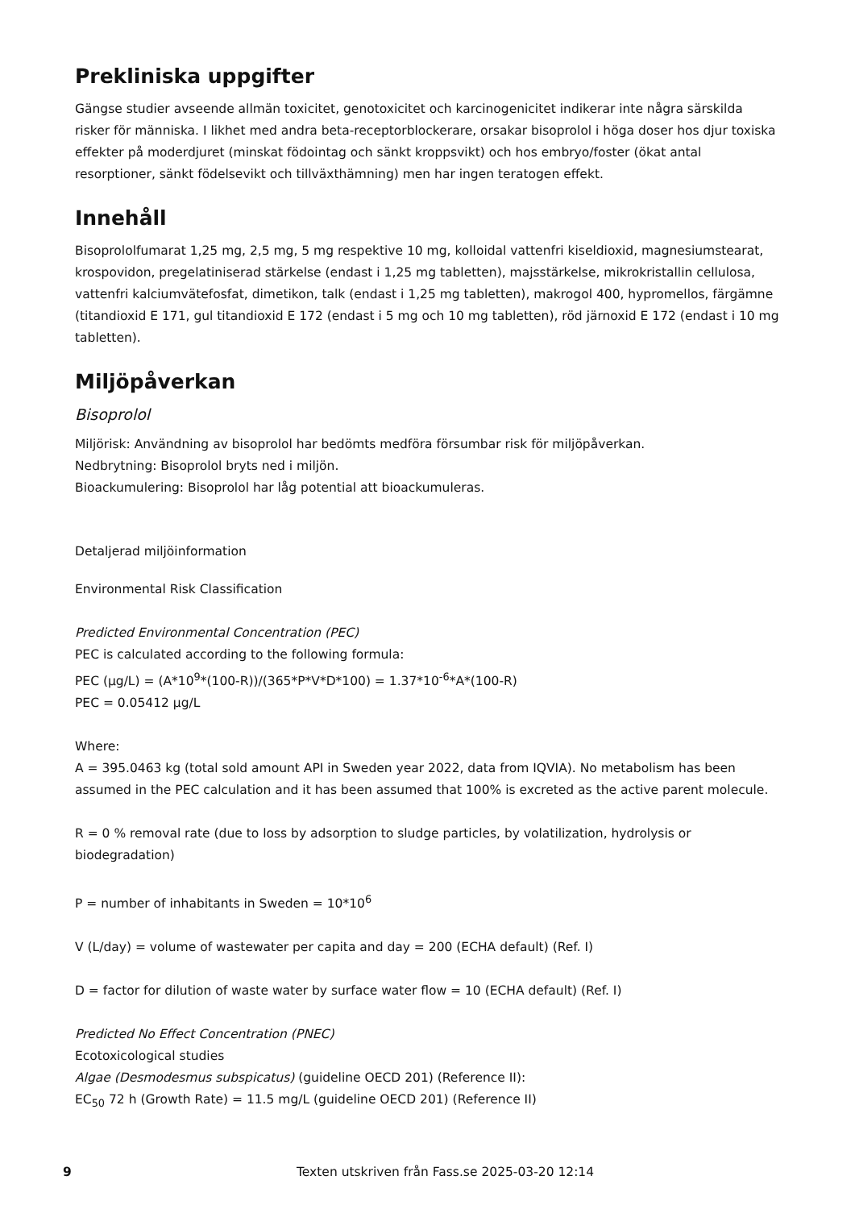Prekliniska uppgifter
Gängse studier avseende allmän toxicitet, genotoxicitet och karcinogenicitet indikerar inte några särskilda risker för människa. I likhet med andra beta-receptorblockerare, orsakar bisoprolol i höga doser hos djur toxiska effekter på moderdjuret (minskat födointag och sänkt kroppsvikt) och hos embryo/foster (ökat antal resorptioner, sänkt födelsevikt och tillväxthämning) men har ingen teratogen effekt.
Innehåll
Bisoprololfumarat 1,25 mg, 2,5 mg, 5 mg respektive 10 mg, kolloidal vattenfri kiseldioxid, magnesiumstearat, krospovidon, pregelatiniserad stärkelse (endast i 1,25 mg tabletten), majsstärkelse, mikrokristallin cellulosa, vattenfri kalciumvätefosfat, dimetikon, talk (endast i 1,25 mg tabletten), makrogol 400, hypromellos, färgämne (titandioxid E 171, gul titandioxid E 172 (endast i 5 mg och 10 mg tabletten), röd järnoxid E 172 (endast i 10 mg tabletten).
Miljöpåverkan
Bisoprolol
Miljörisk: Användning av bisoprolol har bedömts medföra försumbar risk för miljöpåverkan.
Nedbrytning: Bisoprolol bryts ned i miljön.
Bioackumulering: Bisoprolol har låg potential att bioackumuleras.
Detaljerad miljöinformation
Environmental Risk Classification
Predicted Environmental Concentration (PEC)
PEC is calculated according to the following formula:
PEC (µg/L) = (A*10<sup>9</sup>*(100-R))/(365*P*V*D*100) = 1.37*10<sup>-6</sup>*A*(100-R)
PEC = 0.05412 µg/L
Where:
A = 395.0463 kg (total sold amount API in Sweden year 2022, data from IQVIA). No metabolism has been assumed in the PEC calculation and it has been assumed that 100% is excreted as the active parent molecule.
R = 0 % removal rate (due to loss by adsorption to sludge particles, by volatilization, hydrolysis or biodegradation)
P = number of inhabitants in Sweden = 10*10<sup>6</sup>
V (L/day) = volume of wastewater per capita and day = 200 (ECHA default) (Ref. I)
D = factor for dilution of waste water by surface water flow = 10 (ECHA default) (Ref. I)
Predicted No Effect Concentration (PNEC)
Ecotoxicological studies
Algae (Desmodesmus subspicatus) (guideline OECD 201) (Reference II):
EC<sub>50</sub> 72 h (Growth Rate) = 11.5 mg/L (guideline OECD 201) (Reference II)
9 Texten utskriven från Fass.se 2025-03-20 12:14